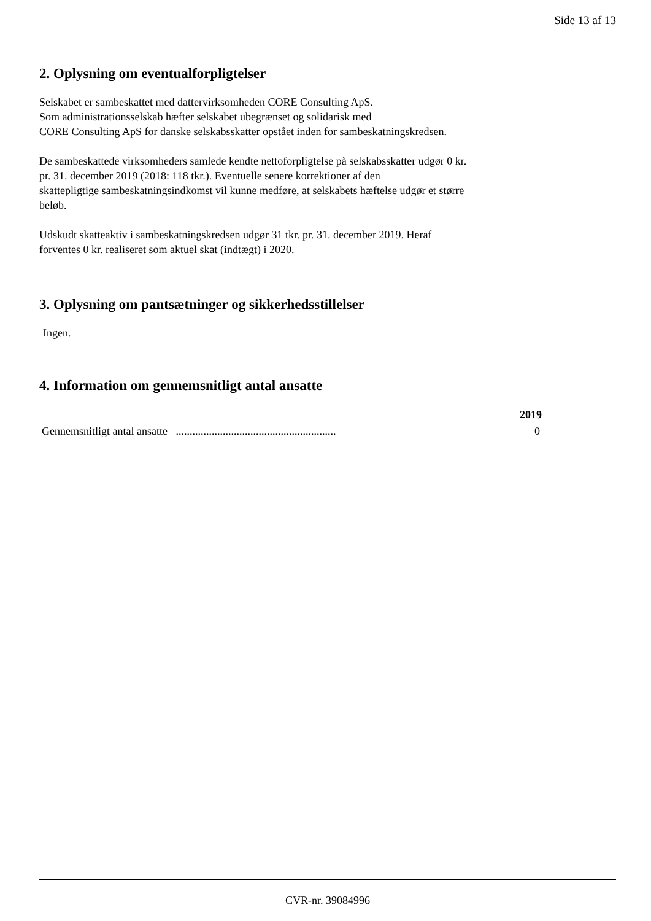Side 13 af 13
2. Oplysning om eventualforpligtelser
Selskabet er sambeskattet med dattervirksomheden CORE Consulting ApS.
Som administrationsselskab hæfter selskabet ubegrænset og solidarisk med
CORE Consulting ApS for danske selskabsskatter opstået inden for sambeskatningskredsen.
De sambeskattede virksomheders samlede kendte nettoforpligtelse på selskabsskatter udgør 0 kr.
pr. 31. december 2019 (2018: 118 tkr.). Eventuelle senere korrektioner af den
skattepligtige sambeskatningsindkomst vil kunne medføre, at selskabets hæftelse udgør et større
beløb.
Udskudt skatteaktiv i sambeskatningskredsen udgør 31 tkr. pr. 31. december 2019. Heraf
forventes 0 kr. realiseret som aktuel skat (indtægt) i 2020.
3. Oplysning om pantsætninger og sikkerhedsstillelser
Ingen.
4. Information om gennemsnitligt antal ansatte
| | 2019 |
| --- | --- |
| Gennemsnitligt antal ansatte .......................................................... | 0 |
CVR-nr. 39084996